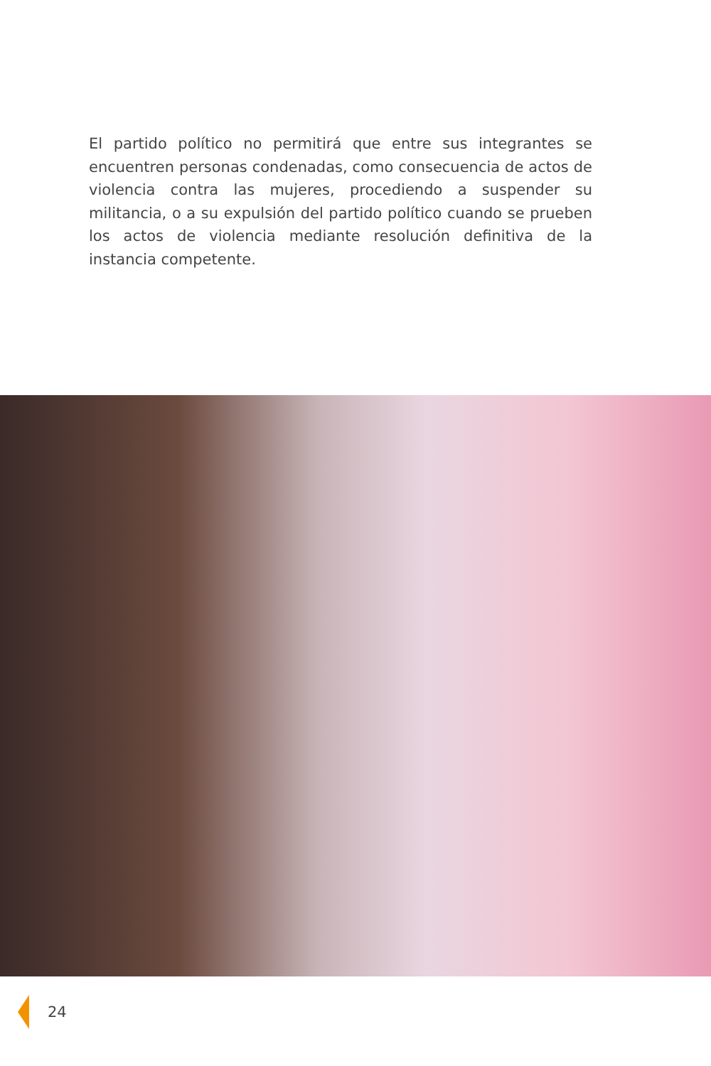El partido político no permitirá que entre sus integrantes se encuentren personas condenadas, como consecuencia de actos de violencia contra las mujeres, procediendo a suspender su militancia, o a su expulsión del partido político cuando se prueben los actos de violencia mediante resolución definitiva de la instancia competente.
24